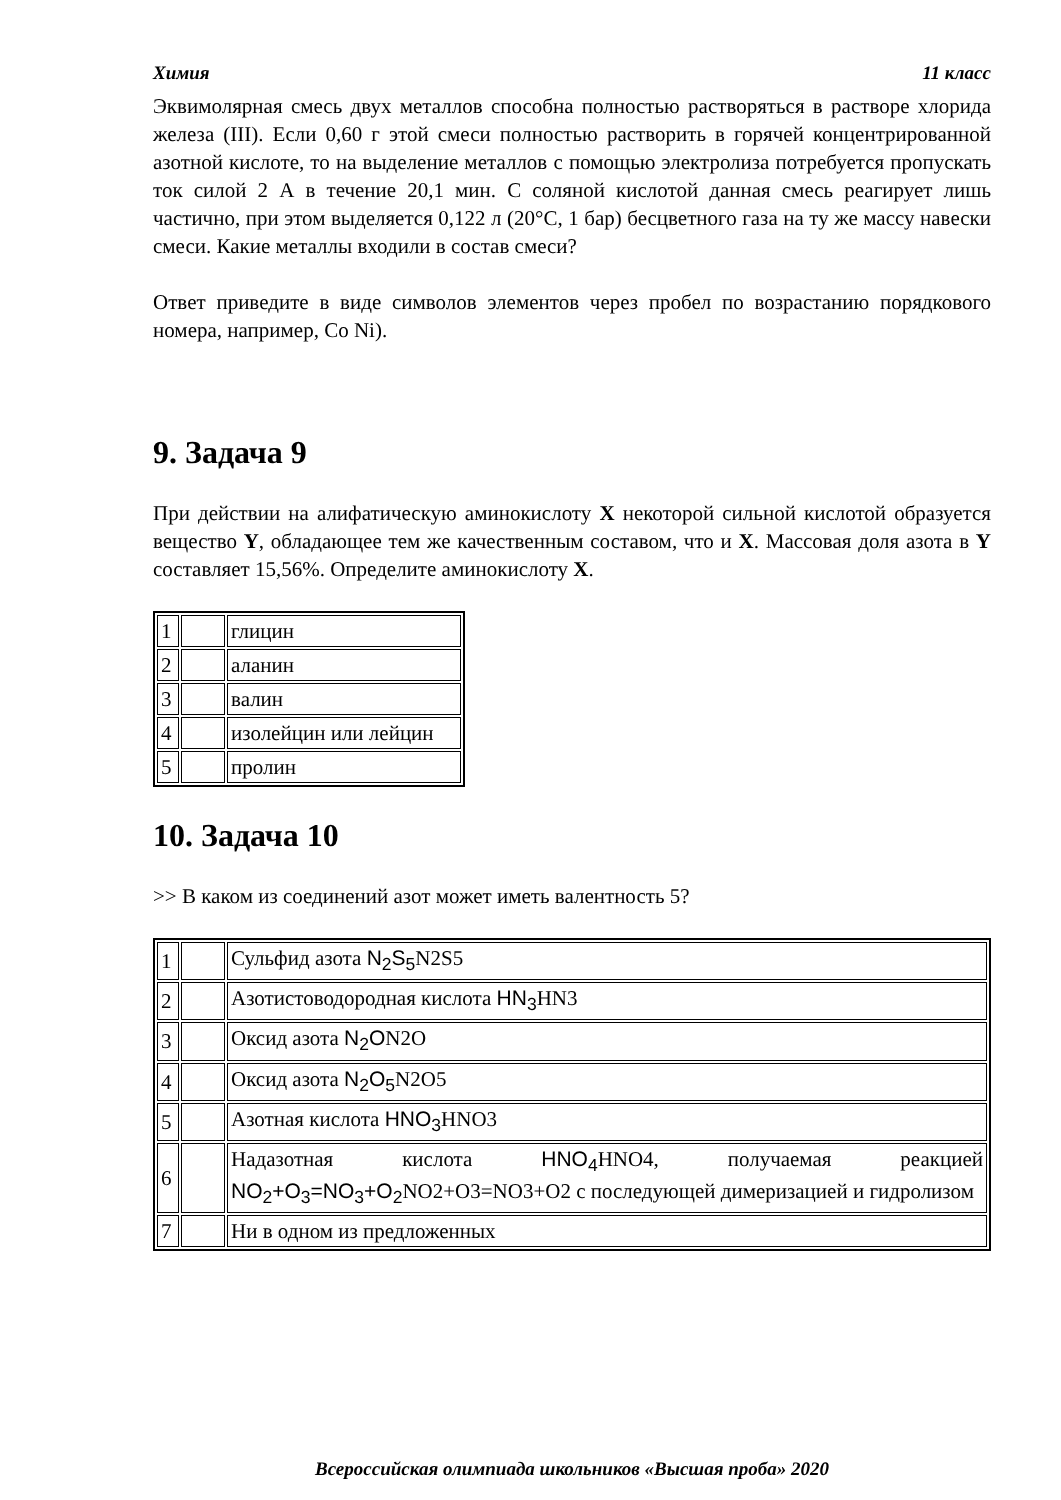Химия 11 класс
Эквимолярная смесь двух металлов способна полностью растворяться в растворе хлорида железа (III). Если 0,60 г этой смеси полностью растворить в горячей концентрированной азотной кислоте, то на выделение металлов с помощью электролиза потребуется пропускать ток силой 2 А в течение 20,1 мин. С соляной кислотой данная смесь реагирует лишь частично, при этом выделяется 0,122 л (20°C, 1 бар) бесцветного газа на ту же массу навески смеси. Какие металлы входили в состав смеси?
Ответ приведите в виде символов элементов через пробел по возрастанию порядкового номера, например, Co Ni).
9. Задача 9
При действии на алифатическую аминокислоту X некоторой сильной кислотой образуется вещество Y, обладающее тем же качественным составом, что и X. Массовая доля азота в Y составляет 15,56%. Определите аминокислоту X.
| 1 | | глицин |
| 2 | | аланин |
| 3 | | валин |
| 4 | | изолейцин или лейцин |
| 5 | | пролин |
10. Задача 10
>> В каком из соединений азот может иметь валентность 5?
| 1 | | Сульфид азота N<sub>2</sub>S<sub>5</sub> N2S5 |
| 2 | | Азотистоводородная кислота HN<sub>3</sub> HN3 |
| 3 | | Оксид азота N<sub>2</sub>O N2O |
| 4 | | Оксид азота N<sub>2</sub>O<sub>5</sub> N2O5 |
| 5 | | Азотная кислота HNO<sub>3</sub> HNO3 |
| 6 | | Надазотная кислота HNO<sub>4</sub> HNO4, получаемая реакцией NO<sub>2</sub>+O<sub>3</sub>=NO<sub>3</sub>+O<sub>2</sub> NO2+O3=NO3+O2 с последующей димеризацией и гидролизом |
| 7 | | Ни в одном из предложенных |
Всероссийская олимпиада школьников «Высшая проба» 2020